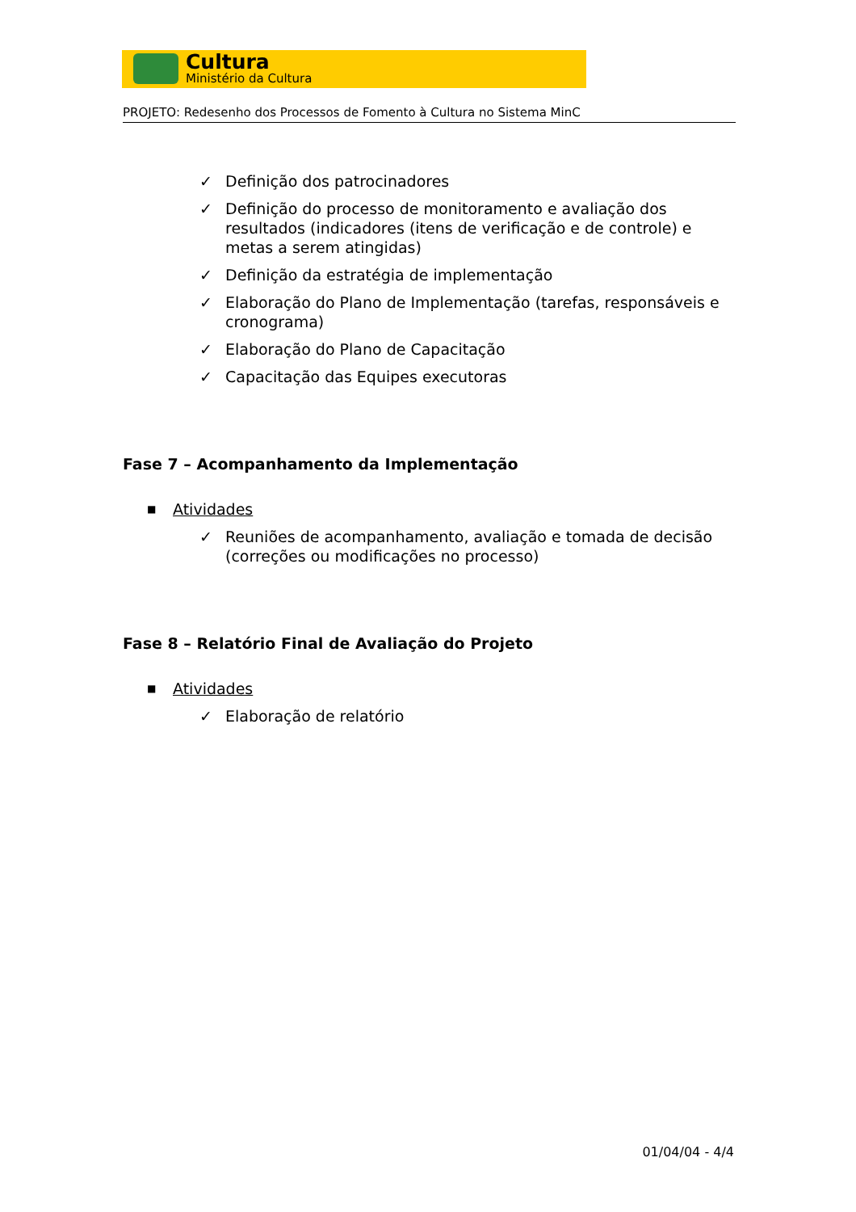Cultura
Ministério da Cultura
PROJETO: Redesenho dos Processos de Fomento à Cultura no Sistema MinC
✓ Definição dos patrocinadores
✓ Definição do processo de monitoramento e avaliação dos resultados (indicadores (itens de verificação e de controle) e metas a serem atingidas)
✓ Definição da estratégia de implementação
✓ Elaboração do Plano de Implementação (tarefas, responsáveis e cronograma)
✓ Elaboração do Plano de Capacitação
✓ Capacitação das Equipes executoras
Fase 7 – Acompanhamento da Implementação
■ Atividades
✓ Reuniões de acompanhamento, avaliação e tomada de decisão (correções ou modificações no processo)
Fase 8 – Relatório Final de Avaliação do Projeto
■ Atividades
✓ Elaboração de relatório
01/04/04 - 4/4